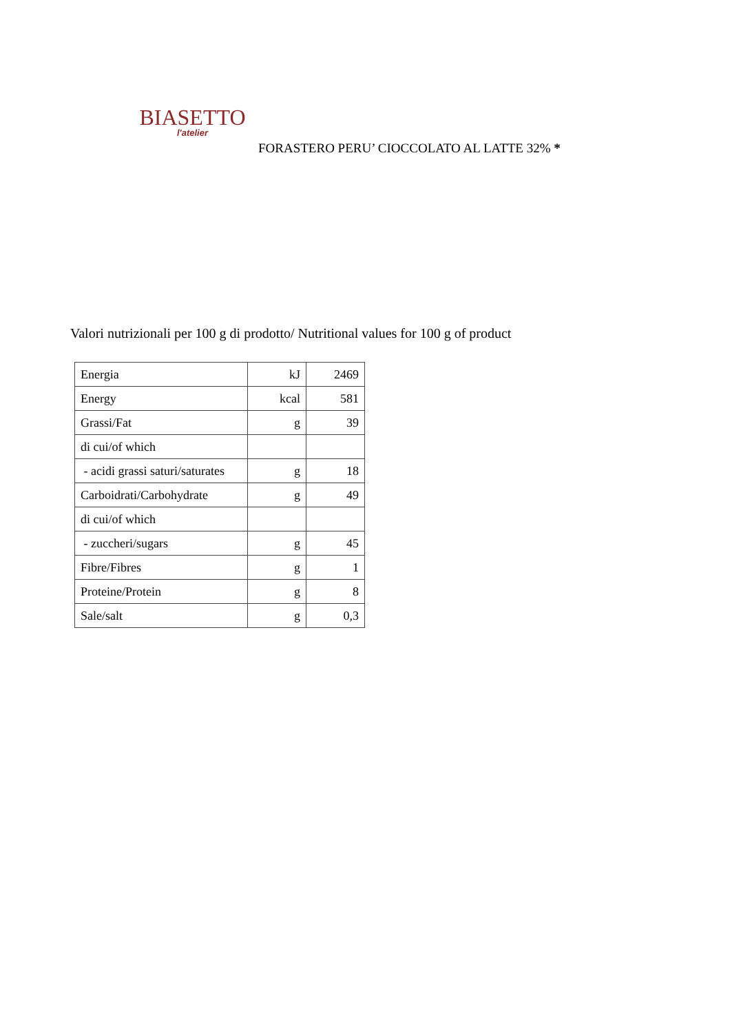BIASETTO
l'atelier
FORASTERO PERU’ CIOCCOLATO AL LATTE 32% *
Valori nutrizionali per 100 g di prodotto/ Nutritional values for 100 g of product
| Energia | kJ | 2469 |
| Energy | kcal | 581 |
| Grassi/Fat | g | 39 |
| di cui/of which | | |
| - acidi grassi saturi/saturates | g | 18 |
| Carboidrati/Carbohydrate | g | 49 |
| di cui/of which | | |
| - zuccheri/sugars | g | 45 |
| Fibre/Fibres | g | 1 |
| Proteine/Protein | g | 8 |
| Sale/salt | g | 0,3 |